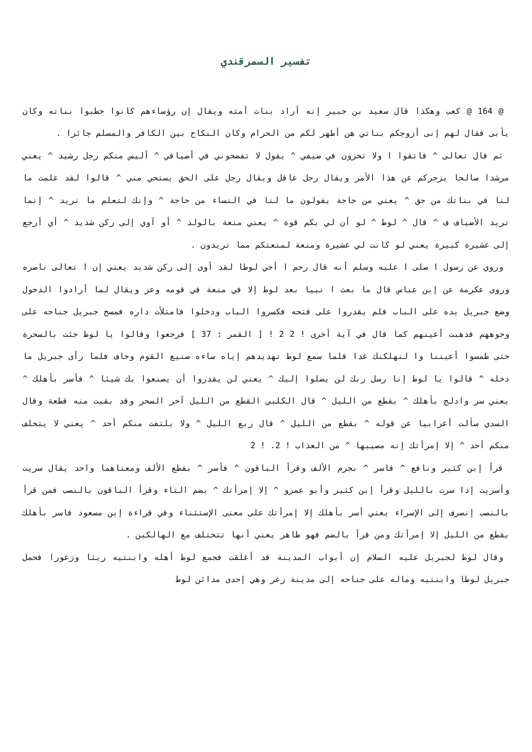تفسير السمرقندي
@ 164 @ كعب وهكذا قال سعيد بن جبير إنه أراد بنات أمته ويقال إن رؤساءهم كانوا خطبوا بناته وكان يأبى فقال لهم إنى أزوجكم بناتي هن أطهر لكم من الحرام وكان النكاح بين الكافر والمسلم جائزا .
ثم قال تعالى ^ فاتقوا ا ولا تخزون في ضيفي ^ يقول لا تفضحوني في أضيافي ^ أليس منكم رجل رشيد ^ يعني مرشدا صالحا يزجركم عن هذا الأمر ويقال رجل عاقل ويقال رجل على الحق يستحي مني ^ قالوا لقد علمت ما لنا في بناتك من حق ^ يعني من حاجة يقولون ما لنا في النساء من حاجة ^ وإنك لتعلم ما نريد ^ إنما نريد الأضياف ف ^ قال ^ لوط ^ لو أن لي بكم قوة ^ يعني منعة بالولد ^ أو آوي إلى ركن شديد ^ أي أرجع إلى عشيرة كبيرة يعني لو كانت لي عشيرة ومنعة لمنعتكم مما تريدون .
وروي عن رسول ا صلى ا عليه وسلم أنه قال رحم ا أخي لوطا لقد أوى إلى ركن شديد يعني إن ا تعالى ناصره وروى عكرمة عن إبن عباس قال ما بعث ا نبيا بعد لوط إلا في منعة في قومه وعز ويقال لما أرادوا الدخول وضع جبريل يده على الباب فلم يقدروا على فتحه فكسروا الباب ودخلوا فامتلأت داره فمسح جبريل جناحه على وجوههم فذهبت أعينهم كما قال في آية أخرى ! 2 2 ! [ القمر : 37 ] فرجعوا وقالوا يا لوط جئت بالسحرة حتى طمسوا أعيننا وا لنهلكنك غدا فلما سمع لوط تهديدهم إياه ساءه صنيع القوم وخاف فلما رأى جبريل ما دخله ^ قالوا يا لوط إنا رسل ربك لن يصلوا إليك ^ يعني لن يقدروا أن يصنعوا بك شيئا ^ فأسر بأهلك ^ يعني سر وادلج بأهلك ^ بقطع من الليل ^ قال الكلبي القطع من الليل آخر السحر وقد بقيت منه قطعة وقال السدي سألت أعرابيا عن قوله ^ بقطع من الليل ^ قال ربع الليل ^ ولا يلتفت منكم أحد ^ يعني لا يتخلف منكم أحد ^ إلا إمرأتك إنه مصيبها ^ من العذاب ! 2. ! 2
قرأ إبن كثير ونافع ^ فاسر ^ بجزم الألف وقرأ الباقون ^ فأسر ^ بقطع الألف ومعناهما واحد يقال سريت وأسريت إذا سرت بالليل وقرأ إبن كثير وأبو عمرو ^ إلا إمرأتك ^ بضم التاء وقرأ الباقون بالنصب فمن قرأ بالنصب إنصرف إلى الإسراء يعني أسر بأهلك إلا إمرأتك على معنى الإستثناء وفي قراءة إبن مسعود فاسر بأهلك بقطع من الليل إلا إمرأتك ومن قرأ بالضم فهو ظاهر يعني أنها تتختلف مع الهالكين .
وقال لوط لجبريل عليه السلام إن أبواب المدينة قد أغلقت فجمع لوط أهله وابنتيه ريثا وزغورا فحمل جبريل لوطا وابنتيه وماله على جناحه إلى مدينة زغر وهي إحدى مدائن لوط